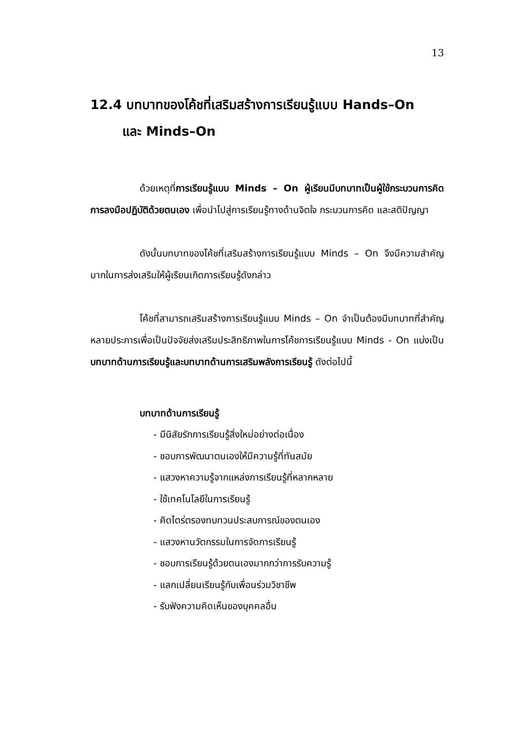13
12.4 บทบาทของโค้ชที่เสริมสร้างการเรียนรู้แบบ Hands–On
และ Minds–On
ด้วยเหตุที่การเรียนรู้แบบ Minds – On ผู้เรียนมีบทบาทเป็นผู้ใช้กระบวนการคิด การลงมือปฏิบัติด้วยตนเอง เพื่อนำไปสู่การเรียนรู้ทางด้านจิตใจ กระบวนการคิด และสติปัญญา
ดังนั้นบทบาทของโค้ชที่เสริมสร้างการเรียนรู้แบบ Minds – On จึงมีความสำคัญมากในการส่งเสริมให้ผู้เรียนเกิดการเรียนรู้ดังกล่าว
โค้ชที่สามารถเสริมสร้างการเรียนรู้แบบ Minds – On จำเป็นต้องมีบทบาทที่สำคัญหลายประการเพื่อเป็นปัจจัยส่งเสริมประสิทธิภาพในการโค้ชการเรียนรู้แบบ Minds - On แบ่งเป็นบทบาทด้านการเรียนรู้และบทบาทด้านการเสริมพลังการเรียนรู้ ดังต่อไปนี้
บทบาทด้านการเรียนรู้
- มีนิสัยรักการเรียนรู้สิ่งใหม่อย่างต่อเนื่อง
- ชอบการพัฒนาตนเองให้มีความรู้ที่ทันสมัย
- แสวงหาความรู้จากแหล่งการเรียนรู้ที่หลากหลาย
- ใช้เทคโนโลยีในการเรียนรู้
- คิดไตร่ตรองทบทวนประสบการณ์ของตนเอง
- แสวงหานวัตกรรมในการจัดการเรียนรู้
- ชอบการเรียนรู้ด้วยตนเองมากกว่าการรับความรู้
- แลกเปลี่ยนเรียนรู้กับเพื่อนร่วมวิชาชีพ
- รับฟังความคิดเห็นของบุคคลอื่น